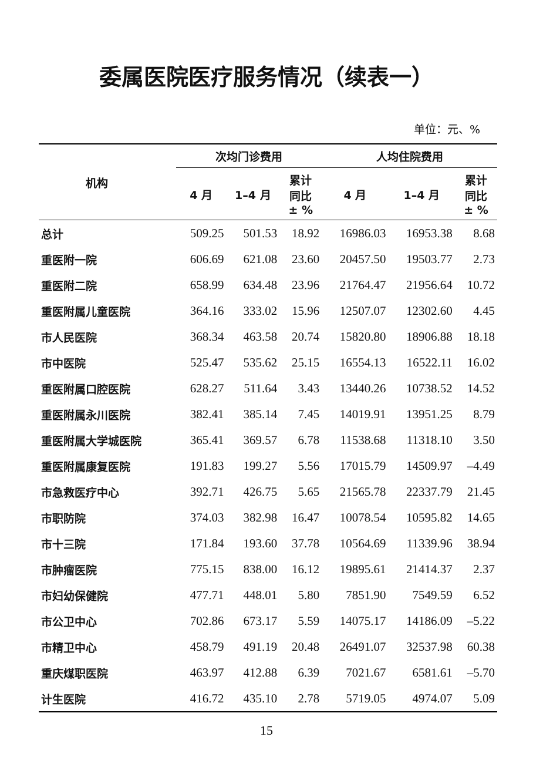委属医院医疗服务情况（续表一）
单位：元、%
| 机构 | 次均门诊费用 | | | 人均住院费用 | | |
| --- | --- | --- | --- | --- | --- | --- |
| | 4 月 | 1–4 月 | 累计 同比 ± % | 4 月 | 1–4 月 | 累计 同比 ± % |
| 总计 | 509.25 | 501.53 | 18.92 | 16986.03 | 16953.38 | 8.68 |
| 重医附一院 | 606.69 | 621.08 | 23.60 | 20457.50 | 19503.77 | 2.73 |
| 重医附二院 | 658.99 | 634.48 | 23.96 | 21764.47 | 21956.64 | 10.72 |
| 重医附属儿童医院 | 364.16 | 333.02 | 15.96 | 12507.07 | 12302.60 | 4.45 |
| 市人民医院 | 368.34 | 463.58 | 20.74 | 15820.80 | 18906.88 | 18.18 |
| 市中医院 | 525.47 | 535.62 | 25.15 | 16554.13 | 16522.11 | 16.02 |
| 重医附属口腔医院 | 628.27 | 511.64 | 3.43 | 13440.26 | 10738.52 | 14.52 |
| 重医附属永川医院 | 382.41 | 385.14 | 7.45 | 14019.91 | 13951.25 | 8.79 |
| 重医附属大学城医院 | 365.41 | 369.57 | 6.78 | 11538.68 | 11318.10 | 3.50 |
| 重医附属康复医院 | 191.83 | 199.27 | 5.56 | 17015.79 | 14509.97 | –4.49 |
| 市急救医疗中心 | 392.71 | 426.75 | 5.65 | 21565.78 | 22337.79 | 21.45 |
| 市职防院 | 374.03 | 382.98 | 16.47 | 10078.54 | 10595.82 | 14.65 |
| 市十三院 | 171.84 | 193.60 | 37.78 | 10564.69 | 11339.96 | 38.94 |
| 市肿瘤医院 | 775.15 | 838.00 | 16.12 | 19895.61 | 21414.37 | 2.37 |
| 市妇幼保健院 | 477.71 | 448.01 | 5.80 | 7851.90 | 7549.59 | 6.52 |
| 市公卫中心 | 702.86 | 673.17 | 5.59 | 14075.17 | 14186.09 | –5.22 |
| 市精卫中心 | 458.79 | 491.19 | 20.48 | 26491.07 | 32537.98 | 60.38 |
| 重庆煤职医院 | 463.97 | 412.88 | 6.39 | 7021.67 | 6581.61 | –5.70 |
| 计生医院 | 416.72 | 435.10 | 2.78 | 5719.05 | 4974.07 | 5.09 |
15